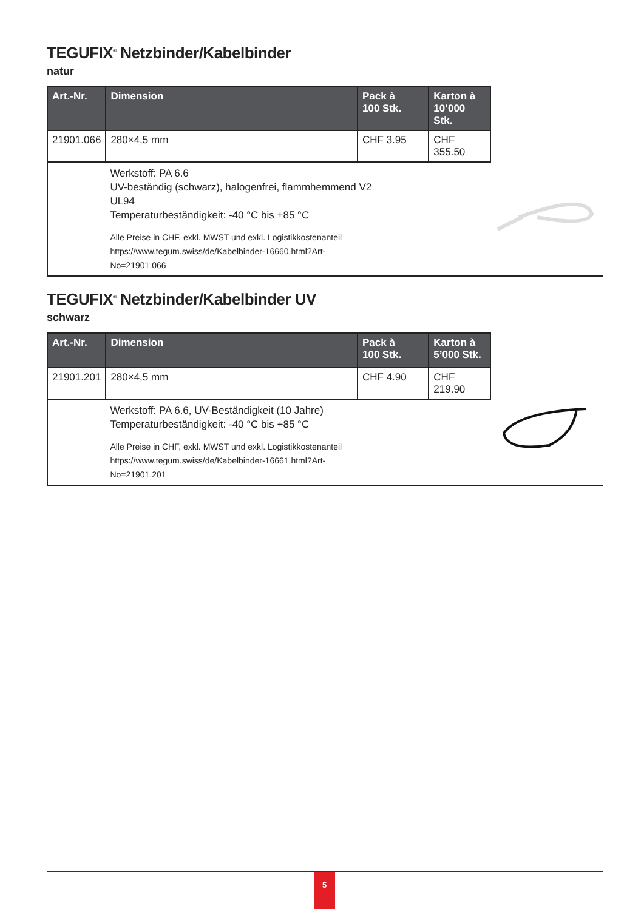TEGUFIX<sup>®</sup> Netzbinder/Kabelbinder
natur
| Art.-Nr. | Dimension | Pack à 100 Stk. | Karton à 10‘000 Stk. | |
| 21901.066 | 280×4,5 mm | CHF 3.95 | CHF 355.50 | |
| | Werkstoff: PA 6.6 UV-beständig (schwarz), halogenfrei, flammhemmend V2 UL94 Temperaturbeständigkeit: -40 °C bis +85 °C Alle Preise in CHF, exkl. MWST und exkl. Logistikkostenanteil https://www.tegum.swiss/de/Kabelbinder-16660.html?Art- No=21901.066 | | | |
TEGUFIX<sup>®</sup> Netzbinder/Kabelbinder UV
schwarz
| Art.-Nr. | Dimension | Pack à 100 Stk. | Karton à 5’000 Stk. | |
| 21901.201 | 280×4,5 mm | CHF 4.90 | CHF 219.90 | |
| | Werkstoff: PA 6.6, UV-Beständigkeit (10 Jahre) Temperaturbeständigkeit: -40 °C bis +85 °C Alle Preise in CHF, exkl. MWST und exkl. Logistikkostenanteil https://www.tegum.swiss/de/Kabelbinder-16661.html?Art- No=21901.201 | | | |
5